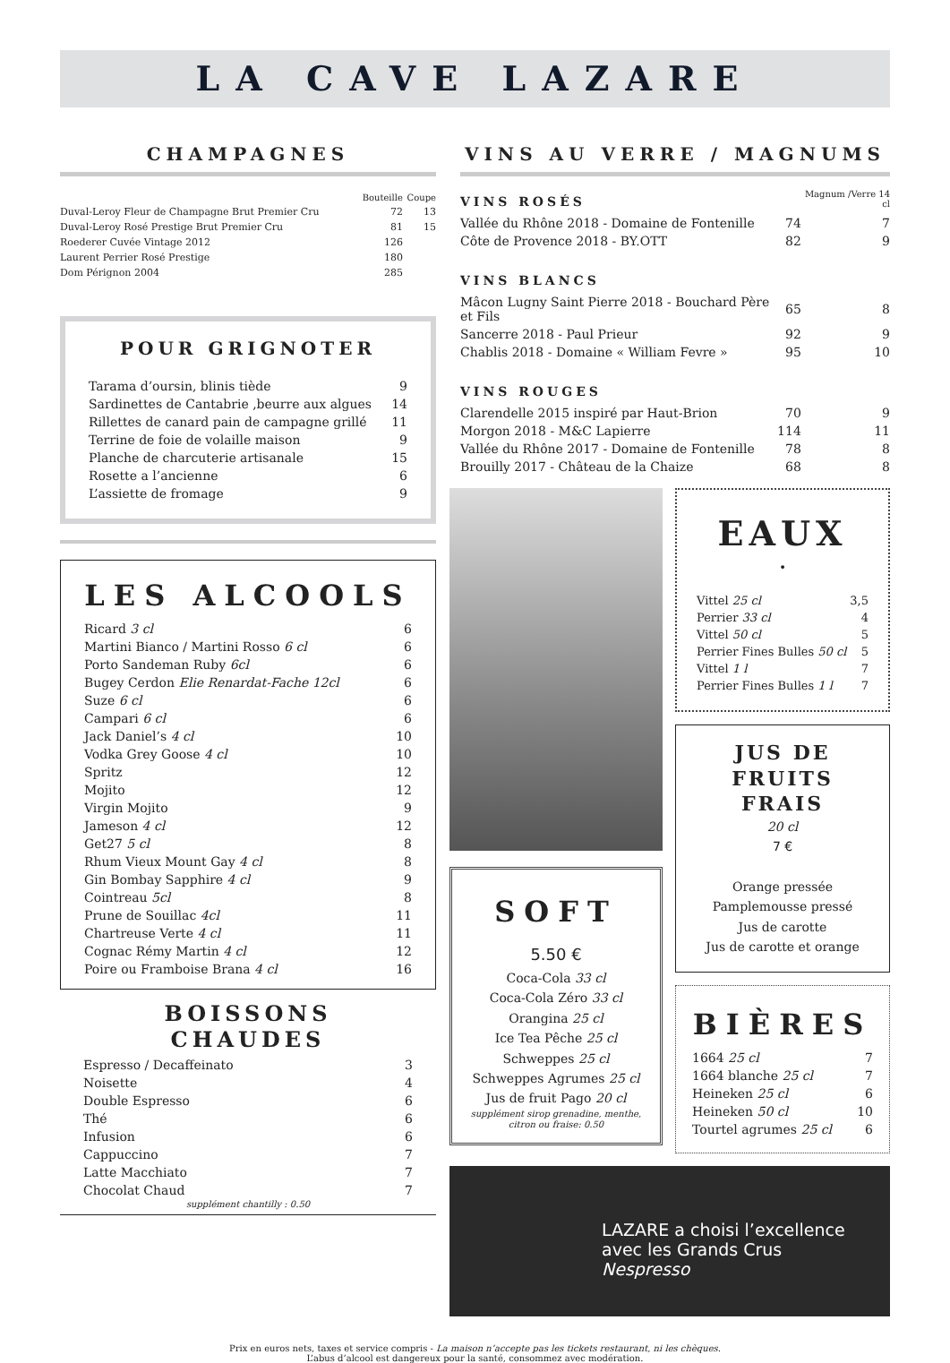LA CAVE LAZARE
CHAMPAGNES
| | Bouteille | Coupe |
| --- | --- | --- |
| Duval-Leroy Fleur de Champagne Brut Premier Cru | 72 | 13 |
| Duval-Leroy Rosé Prestige Brut Premier Cru | 81 | 15 |
| Roederer Cuvée Vintage 2012 | 126 | |
| Laurent Perrier Rosé Prestige | 180 | |
| Dom Pérignon 2004 | 285 | |
POUR GRIGNOTER
| Tarama d’oursin, blinis tiède | 9 |
| Sardinettes de Cantabrie ,beurre aux algues | 14 |
| Rillettes de canard pain de campagne grillé | 11 |
| Terrine de foie de volaille maison | 9 |
| Planche de charcuterie artisanale | 15 |
| Rosette a l’ancienne | 6 |
| L’assiette de fromage | 9 |
LES ALCOOLS
| Ricard 3 cl | 6 |
| Martini Bianco / Martini Rosso 6 cl | 6 |
| Porto Sandeman Ruby 6cl | 6 |
| Bugey Cerdon Elie Renardat-Fache 12cl | 6 |
| Suze 6 cl | 6 |
| Campari 6 cl | 6 |
| Jack Daniel’s 4 cl | 10 |
| Vodka Grey Goose 4 cl | 10 |
| Spritz | 12 |
| Mojito | 12 |
| Virgin Mojito | 9 |
| Jameson 4 cl | 12 |
| Get27 5 cl | 8 |
| Rhum Vieux Mount Gay 4 cl | 8 |
| Gin Bombay Sapphire 4 cl | 9 |
| Cointreau 5cl | 8 |
| Prune de Souillac 4cl | 11 |
| Chartreuse Verte 4 cl | 11 |
| Cognac Rémy Martin 4 cl | 12 |
| Poire ou Framboise Brana 4 cl | 16 |
BOISSONS CHAUDES
| Espresso / Decaffeinato | 3 |
| Noisette | 4 |
| Double Espresso | 6 |
| Thé | 6 |
| Infusion | 6 |
| Cappuccino | 7 |
| Latte Macchiato | 7 |
| Chocolat Chaud | 7 |
supplément chantilly : 0.50
VINS AU VERRE / MAGNUMS
| VINS ROSÉS | | Magnum /Verre 14 cl |
| Vallée du Rhône 2018 - Domaine de Fontenille | 74 | 7 |
| Côte de Provence 2018 - BY.OTT | 82 | 9 |
| VINS BLANCS | | |
| Mâcon Lugny Saint Pierre 2018 - Bouchard Père et Fils | 65 | 8 |
| Sancerre 2018 - Paul Prieur | 92 | 9 |
| Chablis 2018 - Domaine « William Fevre » | 95 | 10 |
| VINS ROUGES | | |
| Clarendelle 2015 inspiré par Haut-Brion | 70 | 9 |
| Morgon 2018 - M&C Lapierre | 114 | 11 |
| Vallée du Rhône 2017 - Domaine de Fontenille | 78 | 8 |
| Brouilly 2017 - Château de la Chaize | 68 | 8 |
SOFT
5.50 €
Coca-Cola 33 cl
Coca-Cola Zéro 33 cl
Orangina 25 cl
Ice Tea Pêche 25 cl
Schweppes 25 cl
Schweppes Agrumes 25 cl
Jus de fruit Pago 20 cl
supplément sirop grenadine, menthe, citron ou fraise: 0.50
EAUX
•
| Vittel 25 cl | 3,5 |
| Perrier 33 cl | 4 |
| Vittel 50 cl | 5 |
| Perrier Fines Bulles 50 cl | 5 |
| Vittel 1 l | 7 |
| Perrier Fines Bulles 1 l | 7 |
JUS DE FRUITS FRAIS
20 cl
7 €
Orange pressée
Pamplemousse pressé
Jus de carotte
Jus de carotte et orange
BIÈRES
| 1664 25 cl | 7 |
| 1664 blanche 25 cl | 7 |
| Heineken 25 cl | 6 |
| Heineken 50 cl | 10 |
| Tourtel agrumes 25 cl | 6 |
LAZARE a choisi l’excellence
avec les Grands Crus Nespresso
Prix en euros nets, taxes et service compris - La maison n’accepte pas les tickets restaurant, ni les chèques.
L’abus d’alcool est dangereux pour la santé, consommez avec modération.